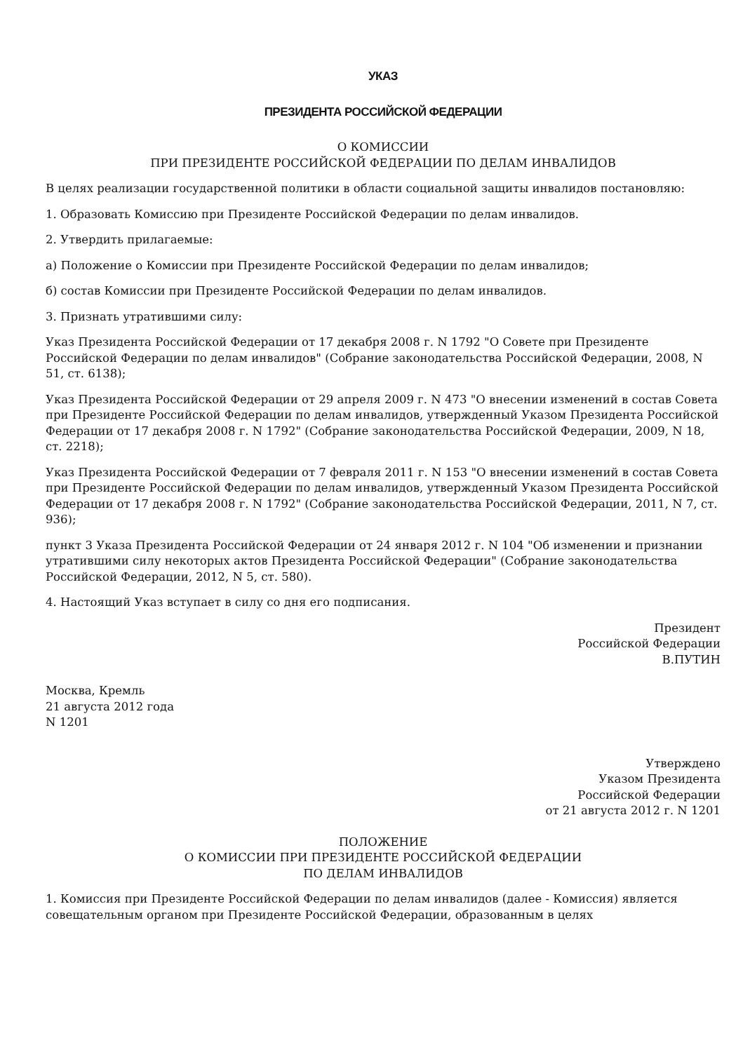УКАЗ
ПРЕЗИДЕНТА РОССИЙСКОЙ ФЕДЕРАЦИИ
О КОМИССИИ
ПРИ ПРЕЗИДЕНТЕ РОССИЙСКОЙ ФЕДЕРАЦИИ ПО ДЕЛАМ ИНВАЛИДОВ
В целях реализации государственной политики в области социальной защиты инвалидов постановляю:
1. Образовать Комиссию при Президенте Российской Федерации по делам инвалидов.
2. Утвердить прилагаемые:
а) Положение о Комиссии при Президенте Российской Федерации по делам инвалидов;
б) состав Комиссии при Президенте Российской Федерации по делам инвалидов.
3. Признать утратившими силу:
Указ Президента Российской Федерации от 17 декабря 2008 г. N 1792 "О Совете при Президенте Российской Федерации по делам инвалидов" (Собрание законодательства Российской Федерации, 2008, N 51, ст. 6138);
Указ Президента Российской Федерации от 29 апреля 2009 г. N 473 "О внесении изменений в состав Совета при Президенте Российской Федерации по делам инвалидов, утвержденный Указом Президента Российской Федерации от 17 декабря 2008 г. N 1792" (Собрание законодательства Российской Федерации, 2009, N 18, ст. 2218);
Указ Президента Российской Федерации от 7 февраля 2011 г. N 153 "О внесении изменений в состав Совета при Президенте Российской Федерации по делам инвалидов, утвержденный Указом Президента Российской Федерации от 17 декабря 2008 г. N 1792" (Собрание законодательства Российской Федерации, 2011, N 7, ст. 936);
пункт 3 Указа Президента Российской Федерации от 24 января 2012 г. N 104 "Об изменении и признании утратившими силу некоторых актов Президента Российской Федерации" (Собрание законодательства Российской Федерации, 2012, N 5, ст. 580).
4. Настоящий Указ вступает в силу со дня его подписания.
Президент
Российской Федерации
В.ПУТИН
Москва, Кремль
21 августа 2012 года
N 1201
Утверждено
Указом Президента
Российской Федерации
от 21 августа 2012 г. N 1201
ПОЛОЖЕНИЕ
О КОМИССИИ ПРИ ПРЕЗИДЕНТЕ РОССИЙСКОЙ ФЕДЕРАЦИИ
ПО ДЕЛАМ ИНВАЛИДОВ
1. Комиссия при Президенте Российской Федерации по делам инвалидов (далее - Комиссия) является совещательным органом при Президенте Российской Федерации, образованным в целях